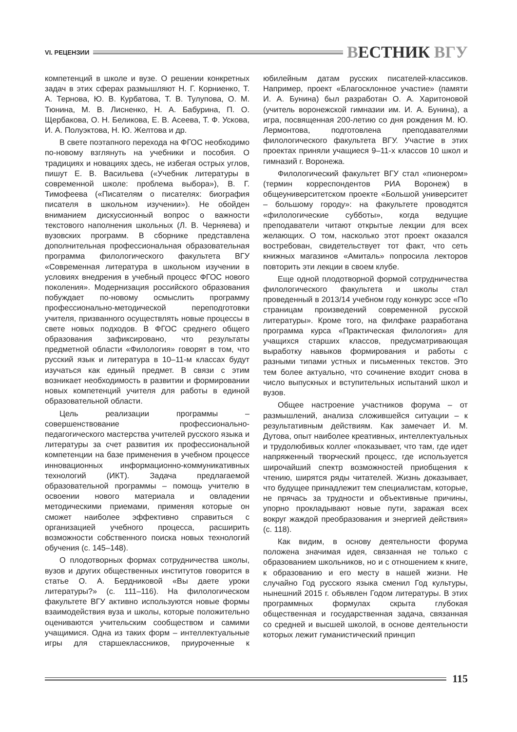VI. РЕЦЕНЗИИ
ВЕСТНИК ВГУ
компетенций в школе и вузе. О решении конкретных задач в этих сферах размышляют Н. Г. Корниенко, Т. А. Тернова, Ю. В. Курбатова, Т. В. Тулупова, О. М. Тюнина, М. В. Лисненко, Н. А. Бабурина, П. О. Щербакова, О. Н. Беликова, Е. В. Асеева, Т. Ф. Ускова, И. А. Полуэктова, Н. Ю. Желтова и др.
В свете поэтапного перехода на ФГОС необходимо по-новому взглянуть на учебники и пособия. О традициях и новациях здесь, не избегая острых углов, пишут Е. В. Васильева («Учебник литературы в современной школе: проблема выбора»), В. Г. Тимофеева («Писателям о писателях: биография писателя в школьном изучении»). Не обойден вниманием дискуссионный вопрос о важности текстового наполнения школьных (Л. В. Черняева) и вузовских программ. В сборнике представлена дополнительная профессиональная образовательная программа филологического факультета ВГУ «Современная литература в школьном изучении в условиях внедрения в учебный процесс ФГОС нового поколения». Модернизация российского образования побуждает по-новому осмыслить программу профессионально-методической переподготовки учителя, призванного осуществлять новые процессы в свете новых подходов. В ФГОС среднего общего образования зафиксировано, что результаты предметной области «Филология» говорят в том, что русский язык и литература в 10–11-м классах будут изучаться как единый предмет. В связи с этим возникает необходимость в развитии и формировании новых компетенций учителя для работы в единой образовательной области.
Цель реализации программы – совершенствование профессионально-педагогического мастерства учителей русского языка и литературы за счет развития их профессиональной компетенции на базе применения в учебном процессе инновационных информационно-коммуникативных технологий (ИКТ). Задача предлагаемой образовательной программы – помощь учителю в освоении нового материала и овладении методическими приемами, применяя которые он сможет наиболее эффективно справиться с организацией учебного процесса, расширить возможности собственного поиска новых технологий обучения (с. 145–148).
О плодотворных формах сотрудничества школы, вузов и других общественных институтов говорится в статье О. А. Бердниковой «Вы даете уроки литературы?» (с. 111–116). На филологическом факультете ВГУ активно используются новые формы взаимодействия вуза и школы, которые положительно оцениваются учительским сообществом и самими учащимися. Одна из таких форм – интеллектуальные игры для старшеклассников, приуроченные к юбилейным датам русских писателей-классиков. Например, проект «Благосклонное участие» (памяти И. А. Бунина) был разработан О. А. Харитоновой (учитель воронежской гимназии им. И. А. Бунина), а игра, посвященная 200-летию со дня рождения М. Ю. Лермонтова, подготовлена преподавателями филологического факультета ВГУ. Участие в этих проектах приняли учащиеся 9–11-х классов 10 школ и гимназий г. Воронежа.
Филологический факультет ВГУ стал «пионером» (термин корреспондентов РИА Воронеж) в общеуниверситетском проекте «Большой университет – большому городу»: на факультете проводятся «филологические субботы», когда ведущие преподаватели читают открытые лекции для всех желающих. О том, насколько этот проект оказался востребован, свидетельствует тот факт, что сеть книжных магазинов «Амиталь» попросила лекторов повторить эти лекции в своем клубе.
Еще одной плодотворной формой сотрудничества филологического факультета и школы стал проведенный в 2013/14 учебном году конкурс эссе «По страницам произведений современной русской литературы». Кроме того, на филфаке разработана программа курса «Практическая филология» для учащихся старших классов, предусматривающая выработку навыков формирования и работы с разными типами устных и письменных текстов. Это тем более актуально, что сочинение входит снова в число выпускных и вступительных испытаний школ и вузов.
Общее настроение участников форума – от размышлений, анализа сложившейся ситуации – к результативным действиям. Как замечает И. М. Дутова, опыт наиболее креативных, интеллектуальных и трудолюбивых коллег «показывает, что там, где идет напряженный творческий процесс, где используется широчайший спектр возможностей приобщения к чтению, ширятся ряды читателей. Жизнь доказывает, что будущее принадлежит тем специалистам, которые, не прячась за трудности и объективные причины, упорно прокладывают новые пути, заражая всех вокруг жаждой преобразования и энергией действия» (с. 118).
Как видим, в основу деятельности форума положена значимая идея, связанная не только с образованием школьников, но и с отношением к книге, к образованию и его месту в нашей жизни. Не случайно Год русского языка сменил Год культуры, нынешний 2015 г. объявлен Годом литературы. В этих программных формулах скрыта глубокая общественная и государственная задача, связанная со средней и высшей школой, в основе деятельности которых лежит гуманистический принцип
115